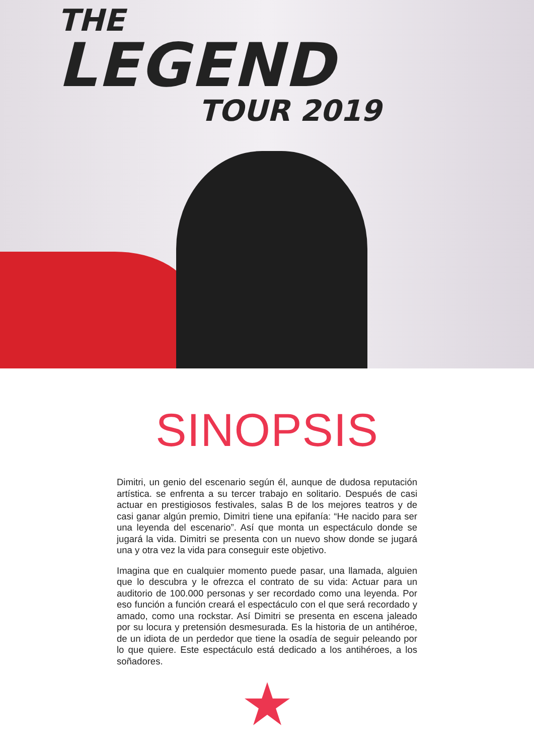THE
LEGEND
TOUR 2019
SINOPSIS
Dimitri, un genio del escenario según él, aunque de dudosa reputación artística. se enfrenta a su tercer trabajo en solitario. Después de casi actuar en prestigiosos festivales, salas B de los mejores teatros y de casi ganar algún premio, Dimitri tiene una epifanía: “He nacido para ser una leyenda del escenario”. Así que monta un espectáculo donde se jugará la vida. Dimitri se presenta con un nuevo show donde se jugará una y otra vez la vida para conseguir este objetivo.
Imagina que en cualquier momento puede pasar, una llamada, alguien que lo descubra y le ofrezca el contrato de su vida: Actuar para un auditorio de 100.000 personas y ser recordado como una leyenda. Por eso función a función creará el espectáculo con el que será recordado y amado, como una rockstar. Así Dimitri se presenta en escena jaleado por su locura y pretensión desmesurada. Es la historia de un antihéroe, de un idiota de un perdedor que tiene la osadía de seguir peleando por lo que quiere. Este espectáculo está dedicado a los antihéroes, a los soñadores.